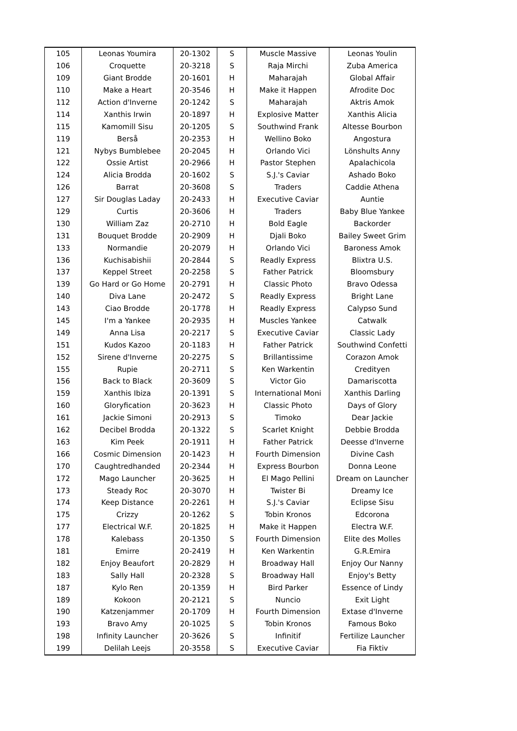| 105 | Leonas Youmira | 20-1302 | S | Muscle Massive | Leonas Youlin |
| 106 | Croquette | 20-3218 | S | Raja Mirchi | Zuba America |
| 109 | Giant Brodde | 20-1601 | H | Maharajah | Global Affair |
| 110 | Make a Heart | 20-3546 | H | Make it Happen | Afrodite Doc |
| 112 | Action d'Inverne | 20-1242 | S | Maharajah | Aktris Amok |
| 114 | Xanthis Irwin | 20-1897 | H | Explosive Matter | Xanthis Alicia |
| 115 | Kamomill Sisu | 20-1205 | S | Southwind Frank | Altesse Bourbon |
| 119 | Berså | 20-2353 | H | Wellino Boko | Angostura |
| 121 | Nybys Bumblebee | 20-2045 | H | Orlando Vici | Lönshults Anny |
| 122 | Ossie Artist | 20-2966 | H | Pastor Stephen | Apalachicola |
| 124 | Alicia Brodda | 20-1602 | S | S.J.'s Caviar | Ashado Boko |
| 126 | Barrat | 20-3608 | S | Traders | Caddie Athena |
| 127 | Sir Douglas Laday | 20-2433 | H | Executive Caviar | Auntie |
| 129 | Curtis | 20-3606 | H | Traders | Baby Blue Yankee |
| 130 | William Zaz | 20-2710 | H | Bold Eagle | Backorder |
| 131 | Bouquet Brodde | 20-2909 | H | Djali Boko | Bailey Sweet Grim |
| 133 | Normandie | 20-2079 | H | Orlando Vici | Baroness Amok |
| 136 | Kuchisabishii | 20-2844 | S | Readly Express | Blixtra U.S. |
| 137 | Keppel Street | 20-2258 | S | Father Patrick | Bloomsbury |
| 139 | Go Hard or Go Home | 20-2791 | H | Classic Photo | Bravo Odessa |
| 140 | Diva Lane | 20-2472 | S | Readly Express | Bright Lane |
| 143 | Ciao Brodde | 20-1778 | H | Readly Express | Calypso Sund |
| 145 | I'm a Yankee | 20-2935 | H | Muscles Yankee | Catwalk |
| 149 | Anna Lisa | 20-2217 | S | Executive Caviar | Classic Lady |
| 151 | Kudos Kazoo | 20-1183 | H | Father Patrick | Southwind Confetti |
| 152 | Sirene d'Inverne | 20-2275 | S | Brillantissime | Corazon Amok |
| 155 | Rupie | 20-2711 | S | Ken Warkentin | Credityen |
| 156 | Back to Black | 20-3609 | S | Victor Gio | Damariscotta |
| 159 | Xanthis Ibiza | 20-1391 | S | International Moni | Xanthis Darling |
| 160 | Gloryfication | 20-3623 | H | Classic Photo | Days of Glory |
| 161 | Jackie Simoni | 20-2913 | S | Timoko | Dear Jackie |
| 162 | Decibel Brodda | 20-1322 | S | Scarlet Knight | Debbie Brodda |
| 163 | Kim Peek | 20-1911 | H | Father Patrick | Deesse d'Inverne |
| 166 | Cosmic Dimension | 20-1423 | H | Fourth Dimension | Divine Cash |
| 170 | Caughtredhanded | 20-2344 | H | Express Bourbon | Donna Leone |
| 172 | Mago Launcher | 20-3625 | H | El Mago Pellini | Dream on Launcher |
| 173 | Steady Roc | 20-3070 | H | Twister Bi | Dreamy Ice |
| 174 | Keep Distance | 20-2261 | H | S.J.'s Caviar | Eclipse Sisu |
| 175 | Crizzy | 20-1262 | S | Tobin Kronos | Edcorona |
| 177 | Electrical W.F. | 20-1825 | H | Make it Happen | Electra W.F. |
| 178 | Kalebass | 20-1350 | S | Fourth Dimension | Elite des Molles |
| 181 | Emirre | 20-2419 | H | Ken Warkentin | G.R.Emira |
| 182 | Enjoy Beaufort | 20-2829 | H | Broadway Hall | Enjoy Our Nanny |
| 183 | Sally Hall | 20-2328 | S | Broadway Hall | Enjoy's Betty |
| 187 | Kylo Ren | 20-1359 | H | Bird Parker | Essence of Lindy |
| 189 | Kokoon | 20-2121 | S | Nuncio | Exit Light |
| 190 | Katzenjammer | 20-1709 | H | Fourth Dimension | Extase d'Inverne |
| 193 | Bravo Amy | 20-1025 | S | Tobin Kronos | Famous Boko |
| 198 | Infinity Launcher | 20-3626 | S | Infinitif | Fertilize Launcher |
| 199 | Delilah Leejs | 20-3558 | S | Executive Caviar | Fia Fiktiv |